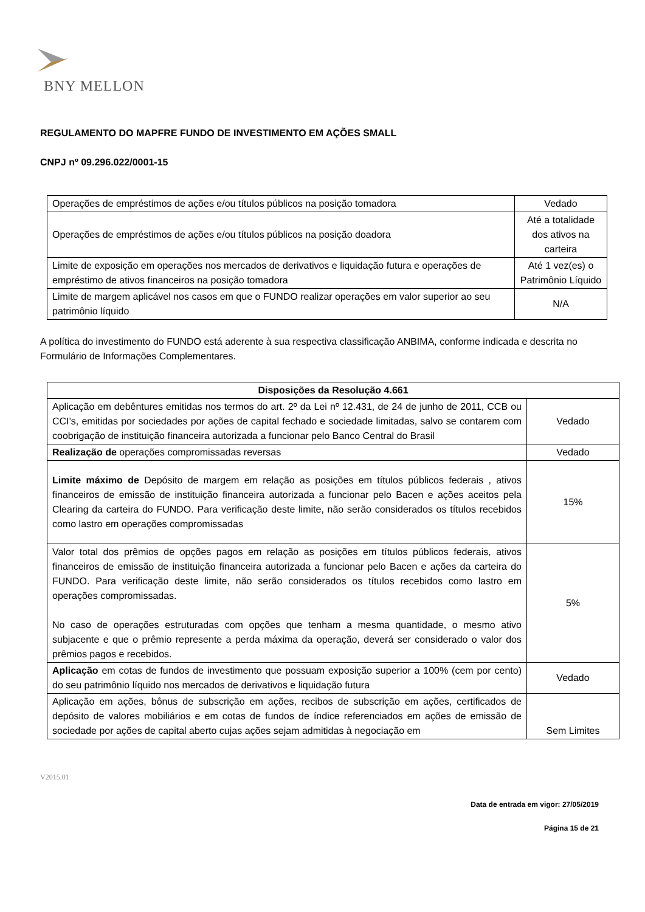BNY MELLON
REGULAMENTO DO MAPFRE FUNDO DE INVESTIMENTO EM AÇÕES SMALL
CNPJ nº 09.296.022/0001-15
| Operações de empréstimos de ações e/ou títulos públicos na posição tomadora | Vedado |
| Operações de empréstimos de ações e/ou títulos públicos na posição doadora | Até a totalidade dos ativos na carteira |
| Limite de exposição em operações nos mercados de derivativos e liquidação futura e operações de empréstimo de ativos financeiros na posição tomadora | Até 1 vez(es) o Patrimônio Líquido |
| Limite de margem aplicável nos casos em que o FUNDO realizar operações em valor superior ao seu patrimônio líquido | N/A |
A política do investimento do FUNDO está aderente à sua respectiva classificação ANBIMA, conforme indicada e descrita no Formulário de Informações Complementares.
| Disposições da Resolução 4.661 | |
| --- | --- |
| Aplicação em debêntures emitidas nos termos do art. 2º da Lei nº 12.431, de 24 de junho de 2011, CCB ou CCI’s, emitidas por sociedades por ações de capital fechado e sociedade limitadas, salvo se contarem com coobrigação de instituição financeira autorizada a funcionar pelo Banco Central do Brasil | Vedado |
| Realização de operações compromissadas reversas | Vedado |
| Limite máximo de Depósito de margem em relação as posições em títulos públicos federais , ativos financeiros de emissão de instituição financeira autorizada a funcionar pelo Bacen e ações aceitos pela Clearing da carteira do FUNDO. Para verificação deste limite, não serão considerados os títulos recebidos como lastro em operações compromissadas | 15% |
| Valor total dos prêmios de opções pagos em relação as posições em títulos públicos federais, ativos financeiros de emissão de instituição financeira autorizada a funcionar pelo Bacen e ações da carteira do FUNDO. Para verificação deste limite, não serão considerados os títulos recebidos como lastro em operações compromissadas. No caso de operações estruturadas com opções que tenham a mesma quantidade, o mesmo ativo subjacente e que o prêmio represente a perda máxima da operação, deverá ser considerado o valor dos prêmios pagos e recebidos. | 5% |
| Aplicação em cotas de fundos de investimento que possuam exposição superior a 100% (cem por cento) do seu patrimônio líquido nos mercados de derivativos e liquidação futura | Vedado |
| Aplicação em ações, bônus de subscrição em ações, recibos de subscrição em ações, certificados de depósito de valores mobiliários e em cotas de fundos de índice referenciados em ações de emissão de sociedade por ações de capital aberto cujas ações sejam admitidas à negociação em | Sem Limites |
V2015.01
Data de entrada em vigor: 27/05/2019
Página 15 de 21